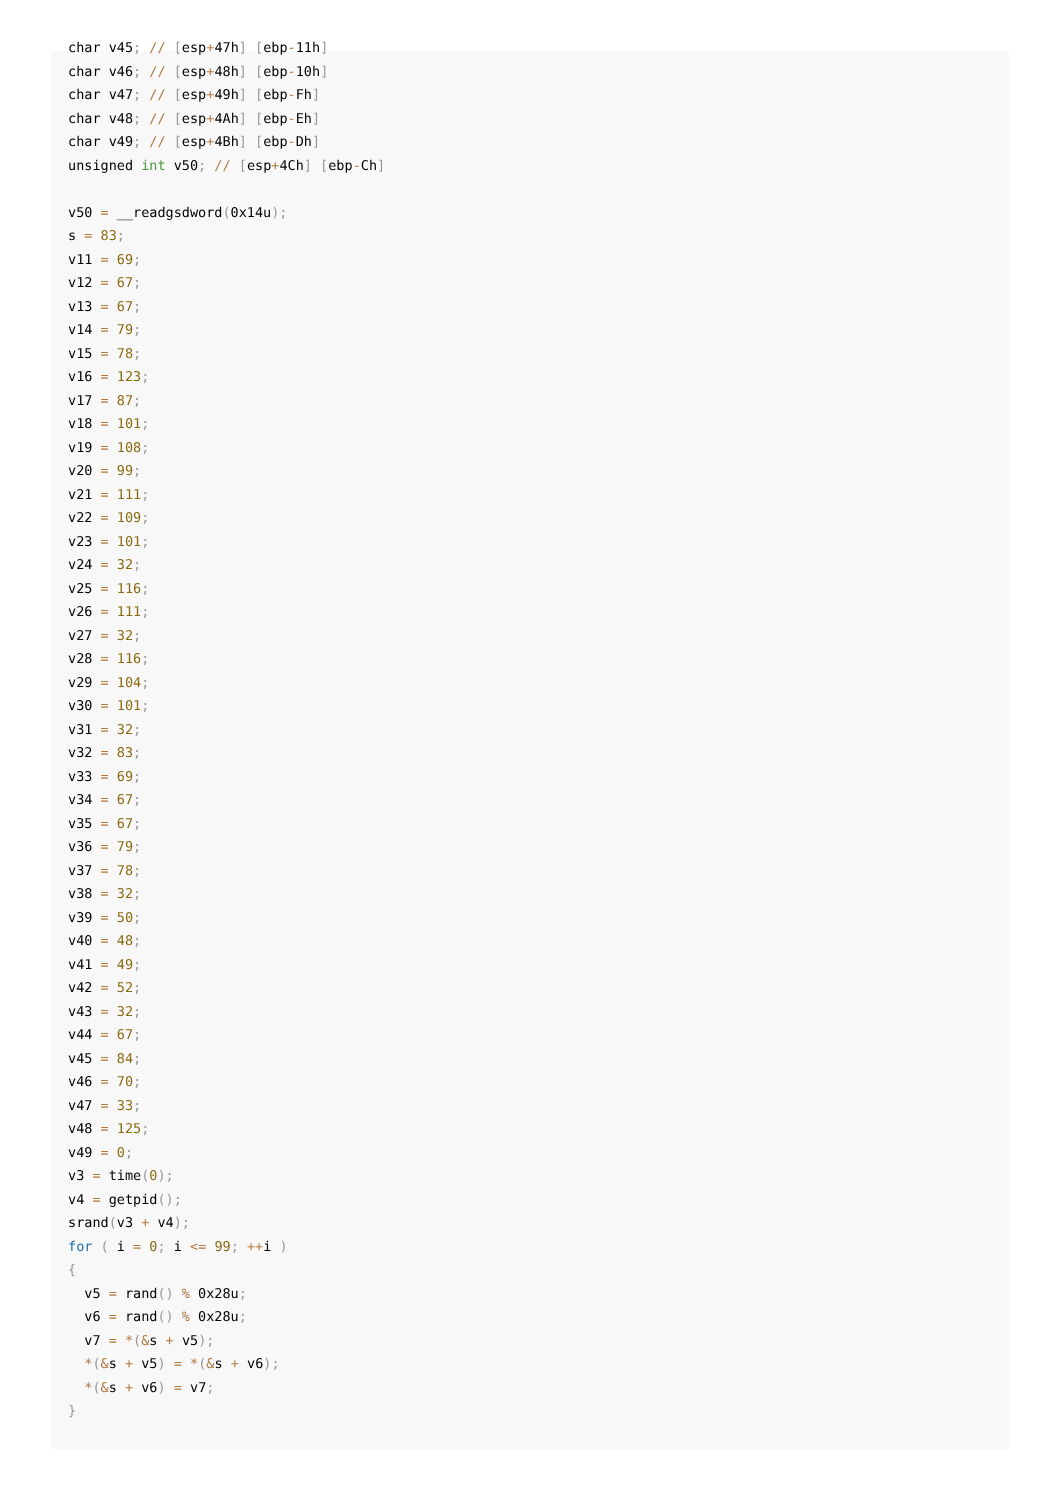char v45; // [esp+47h] [ebp-11h]
char v46; // [esp+48h] [ebp-10h]
char v47; // [esp+49h] [ebp-Fh]
char v48; // [esp+4Ah] [ebp-Eh]
char v49; // [esp+4Bh] [ebp-Dh]
unsigned int v50; // [esp+4Ch] [ebp-Ch]

v50 = __readgsdword(0x14u);
s = 83;
v11 = 69;
v12 = 67;
v13 = 67;
v14 = 79;
v15 = 78;
v16 = 123;
v17 = 87;
v18 = 101;
v19 = 108;
v20 = 99;
v21 = 111;
v22 = 109;
v23 = 101;
v24 = 32;
v25 = 116;
v26 = 111;
v27 = 32;
v28 = 116;
v29 = 104;
v30 = 101;
v31 = 32;
v32 = 83;
v33 = 69;
v34 = 67;
v35 = 67;
v36 = 79;
v37 = 78;
v38 = 32;
v39 = 50;
v40 = 48;
v41 = 49;
v42 = 52;
v43 = 32;
v44 = 67;
v45 = 84;
v46 = 70;
v47 = 33;
v48 = 125;
v49 = 0;
v3 = time(0);
v4 = getpid();
srand(v3 + v4);
for ( i = 0; i <= 99; ++i )
{
  v5 = rand() % 0x28u;
  v6 = rand() % 0x28u;
  v7 = *(&s + v5);
  *(&s + v5) = *(&s + v6);
  *(&s + v6) = v7;
}